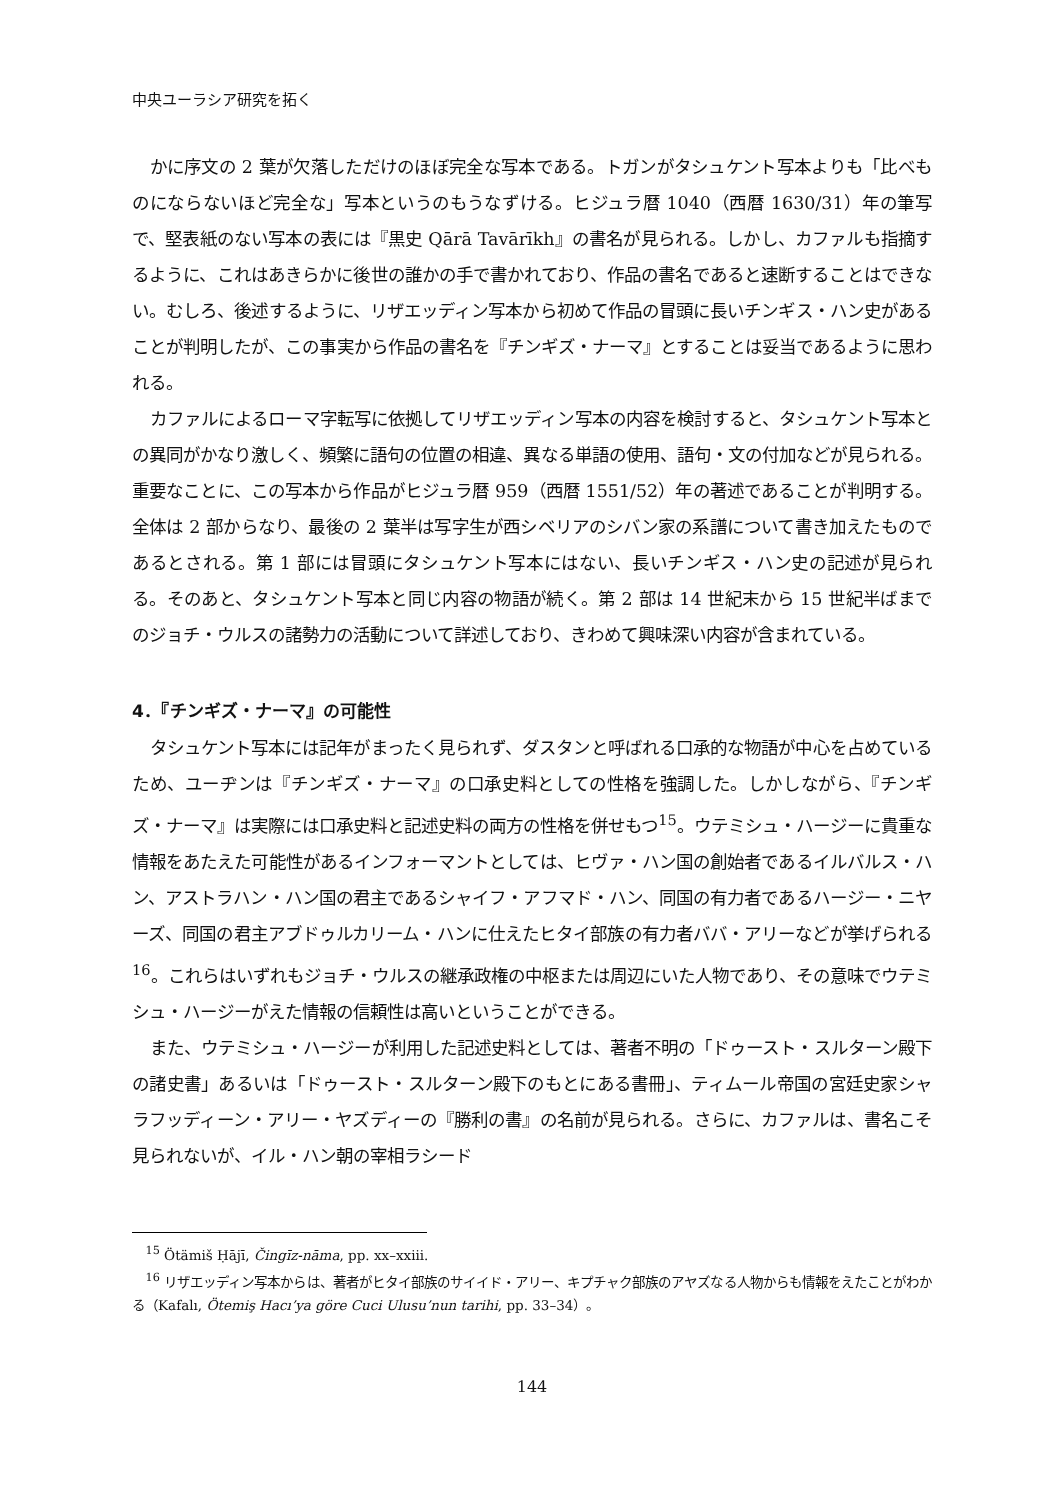中央ユーラシア研究を拓く
かに序文の 2 葉が欠落しただけのほぼ完全な写本である。トガンがタシュケント写本よりも「比べものにならないほど完全な」写本というのもうなずける。ヒジュラ暦 1040（西暦 1630/31）年の筆写で、堅表紙のない写本の表には『黒史 Qārā Tavārīkh』の書名が見られる。しかし、カファルも指摘するように、これはあきらかに後世の誰かの手で書かれており、作品の書名であると速断することはできない。むしろ、後述するように、リザエッディン写本から初めて作品の冒頭に長いチンギス・ハン史があることが判明したが、この事実から作品の書名を『チンギズ・ナーマ』とすることは妥当であるように思われる。
カファルによるローマ字転写に依拠してリザエッディン写本の内容を検討すると、タシュケント写本との異同がかなり激しく、頻繁に語句の位置の相違、異なる単語の使用、語句・文の付加などが見られる。重要なことに、この写本から作品がヒジュラ暦 959（西暦 1551/52）年の著述であることが判明する。全体は 2 部からなり、最後の 2 葉半は写字生が西シベリアのシバン家の系譜について書き加えたものであるとされる。第 1 部には冒頭にタシュケント写本にはない、長いチンギス・ハン史の記述が見られる。そのあと、タシュケント写本と同じ内容の物語が続く。第 2 部は 14 世紀末から 15 世紀半ばまでのジョチ・ウルスの諸勢力の活動について詳述しており、きわめて興味深い内容が含まれている。
4．『チンギズ・ナーマ』の可能性
タシュケント写本には記年がまったく見られず、ダスタンと呼ばれる口承的な物語が中心を占めているため、ユーヂンは『チンギズ・ナーマ』の口承史料としての性格を強調した。しかしながら、『チンギズ・ナーマ』は実際には口承史料と記述史料の両方の性格を併せもつ<sup>15</sup>。ウテミシュ・ハージーに貴重な情報をあたえた可能性があるインフォーマントとしては、ヒヴァ・ハン国の創始者であるイルバルス・ハン、アストラハン・ハン国の君主であるシャイフ・アフマド・ハン、同国の有力者であるハージー・ニヤーズ、同国の君主アブドゥルカリーム・ハンに仕えたヒタイ部族の有力者ババ・アリーなどが挙げられる<sup>16</sup>。これらはいずれもジョチ・ウルスの継承政権の中枢または周辺にいた人物であり、その意味でウテミシュ・ハージーがえた情報の信頼性は高いということができる。
また、ウテミシュ・ハージーが利用した記述史料としては、著者不明の「ドゥースト・スルターン殿下の諸史書」あるいは「ドゥースト・スルターン殿下のもとにある書冊」、ティムール帝国の宮廷史家シャラフッディーン・アリー・ヤズディーの『勝利の書』の名前が見られる。さらに、カファルは、書名こそ見られないが、イル・ハン朝の宰相ラシード
<sup>15</sup> Ötämiš Ḥājī, Čingīz-nāma, pp. xx–xxiii.
<sup>16</sup> リザエッディン写本からは、著者がヒタイ部族のサイイド・アリー、キプチャク部族のアヤズなる人物からも情報をえたことがわかる（Kafalı, Ötemiş Hacı’ya göre Cuci Ulusu’nun tarihi, pp. 33–34）。
144